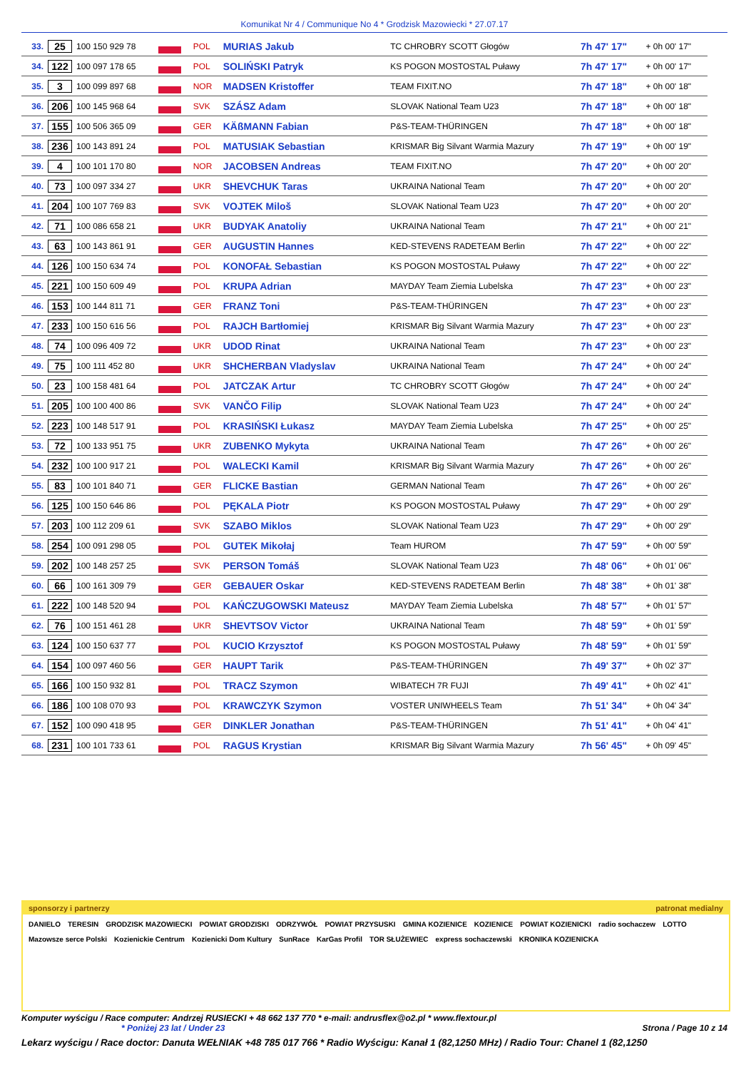Komunikat Nr 4 / Communique No 4 * Grodzisk Mazowiecki * 27.07.17
| 33. | 25 | 100 150 929 78 | | POL | MURIAS Jakub | TC CHROBRY SCOTT Głogów | 7h 47' 17" | + 0h 00' 17" |
| 34. | 122 | 100 097 178 65 | | POL | SOLIŃSKI Patryk | KS POGON MOSTOSTAL Puławy | 7h 47' 17" | + 0h 00' 17" |
| 35. | 3 | 100 099 897 68 | | NOR | MADSEN Kristoffer | TEAM FIXIT.NO | 7h 47' 18" | + 0h 00' 18" |
| 36. | 206 | 100 145 968 64 | | SVK | SZÁSZ Adam | SLOVAK National Team U23 | 7h 47' 18" | + 0h 00' 18" |
| 37. | 155 | 100 506 365 09 | | GER | KÄßMANN Fabian | P&S-TEAM-THÜRINGEN | 7h 47' 18" | + 0h 00' 18" |
| 38. | 236 | 100 143 891 24 | | POL | MATUSIAK Sebastian | KRISMAR Big Silvant Warmia Mazury | 7h 47' 19" | + 0h 00' 19" |
| 39. | 4 | 100 101 170 80 | | NOR | JACOBSEN Andreas | TEAM FIXIT.NO | 7h 47' 20" | + 0h 00' 20" |
| 40. | 73 | 100 097 334 27 | | UKR | SHEVCHUK Taras | UKRAINA National Team | 7h 47' 20" | + 0h 00' 20" |
| 41. | 204 | 100 107 769 83 | | SVK | VOJTEK Miloš | SLOVAK National Team U23 | 7h 47' 20" | + 0h 00' 20" |
| 42. | 71 | 100 086 658 21 | | UKR | BUDYAK Anatoliy | UKRAINA National Team | 7h 47' 21" | + 0h 00' 21" |
| 43. | 63 | 100 143 861 91 | | GER | AUGUSTIN Hannes | KED-STEVENS RADETEAM Berlin | 7h 47' 22" | + 0h 00' 22" |
| 44. | 126 | 100 150 634 74 | | POL | KONOFAŁ Sebastian | KS POGON MOSTOSTAL Puławy | 7h 47' 22" | + 0h 00' 22" |
| 45. | 221 | 100 150 609 49 | | POL | KRUPA Adrian | MAYDAY Team Ziemia Lubelska | 7h 47' 23" | + 0h 00' 23" |
| 46. | 153 | 100 144 811 71 | | GER | FRANZ Toni | P&S-TEAM-THÜRINGEN | 7h 47' 23" | + 0h 00' 23" |
| 47. | 233 | 100 150 616 56 | | POL | RAJCH Bartłomiej | KRISMAR Big Silvant Warmia Mazury | 7h 47' 23" | + 0h 00' 23" |
| 48. | 74 | 100 096 409 72 | | UKR | UDOD Rinat | UKRAINA National Team | 7h 47' 23" | + 0h 00' 23" |
| 49. | 75 | 100 111 452 80 | | UKR | SHCHERBAN Vladyslav | UKRAINA National Team | 7h 47' 24" | + 0h 00' 24" |
| 50. | 23 | 100 158 481 64 | | POL | JATCZAK Artur | TC CHROBRY SCOTT Głogów | 7h 47' 24" | + 0h 00' 24" |
| 51. | 205 | 100 100 400 86 | | SVK | VANČO Filip | SLOVAK National Team U23 | 7h 47' 24" | + 0h 00' 24" |
| 52. | 223 | 100 148 517 91 | | POL | KRASIŃSKI Łukasz | MAYDAY Team Ziemia Lubelska | 7h 47' 25" | + 0h 00' 25" |
| 53. | 72 | 100 133 951 75 | | UKR | ZUBENKO Mykyta | UKRAINA National Team | 7h 47' 26" | + 0h 00' 26" |
| 54. | 232 | 100 100 917 21 | | POL | WALECKI Kamil | KRISMAR Big Silvant Warmia Mazury | 7h 47' 26" | + 0h 00' 26" |
| 55. | 83 | 100 101 840 71 | | GER | FLICKE Bastian | GERMAN National Team | 7h 47' 26" | + 0h 00' 26" |
| 56. | 125 | 100 150 646 86 | | POL | PĘKALA Piotr | KS POGON MOSTOSTAL Puławy | 7h 47' 29" | + 0h 00' 29" |
| 57. | 203 | 100 112 209 61 | | SVK | SZABO Miklos | SLOVAK National Team U23 | 7h 47' 29" | + 0h 00' 29" |
| 58. | 254 | 100 091 298 05 | | POL | GUTEK Mikołaj | Team HUROM | 7h 47' 59" | + 0h 00' 59" |
| 59. | 202 | 100 148 257 25 | | SVK | PERSON Tomáš | SLOVAK National Team U23 | 7h 48' 06" | + 0h 01' 06" |
| 60. | 66 | 100 161 309 79 | | GER | GEBAUER Oskar | KED-STEVENS RADETEAM Berlin | 7h 48' 38" | + 0h 01' 38" |
| 61. | 222 | 100 148 520 94 | | POL | KAŃCZUGOWSKI Mateusz | MAYDAY Team Ziemia Lubelska | 7h 48' 57" | + 0h 01' 57" |
| 62. | 76 | 100 151 461 28 | | UKR | SHEVTSOV Victor | UKRAINA National Team | 7h 48' 59" | + 0h 01' 59" |
| 63. | 124 | 100 150 637 77 | | POL | KUCIO Krzysztof | KS POGON MOSTOSTAL Puławy | 7h 48' 59" | + 0h 01' 59" |
| 64. | 154 | 100 097 460 56 | | GER | HAUPT Tarik | P&S-TEAM-THÜRINGEN | 7h 49' 37" | + 0h 02' 37" |
| 65. | 166 | 100 150 932 81 | | POL | TRACZ Szymon | WIBATECH 7R FUJI | 7h 49' 41" | + 0h 02' 41" |
| 66. | 186 | 100 108 070 93 | | POL | KRAWCZYK Szymon | VOSTER UNIWHEELS Team | 7h 51' 34" | + 0h 04' 34" |
| 67. | 152 | 100 090 418 95 | | GER | DINKLER Jonathan | P&S-TEAM-THÜRINGEN | 7h 51' 41" | + 0h 04' 41" |
| 68. | 231 | 100 101 733 61 | | POL | RAGUS Krystian | KRISMAR Big Silvant Warmia Mazury | 7h 56' 45" | + 0h 09' 45" |
sponsorzy i partnerzy patronat medialny
DANIELO TERESIN GRODZISK MAZOWIECKI POWIAT GRODZISKI ODRZYWÓŁ POWIAT PRZYSUSKI GMINA KOZIENICE KOZIENICE POWIAT KOZIENICKI radio sochaczew LOTTO Mazowsze serce Polski Kozienickie Centrum Kozienicki Dom Kultury SunRace KarGas Profil TOR SŁUŻEWIEC express sochaczewski KRONIKA KOZIENICKA
Komputer wyścigu / Race computer: Andrzej RUSIECKI + 48 662 137 770 * e-mail: andrusflex@o2.pl * www.flextour.pl
* Poniżej 23 lat / Under 23 Strona / Page 10 z 14
Lekarz wyścigu / Race doctor: Danuta WEŁNIAK +48 785 017 766 * Radio Wyścigu: Kanał 1 (82,1250 MHz) / Radio Tour: Chanel 1 (82,1250